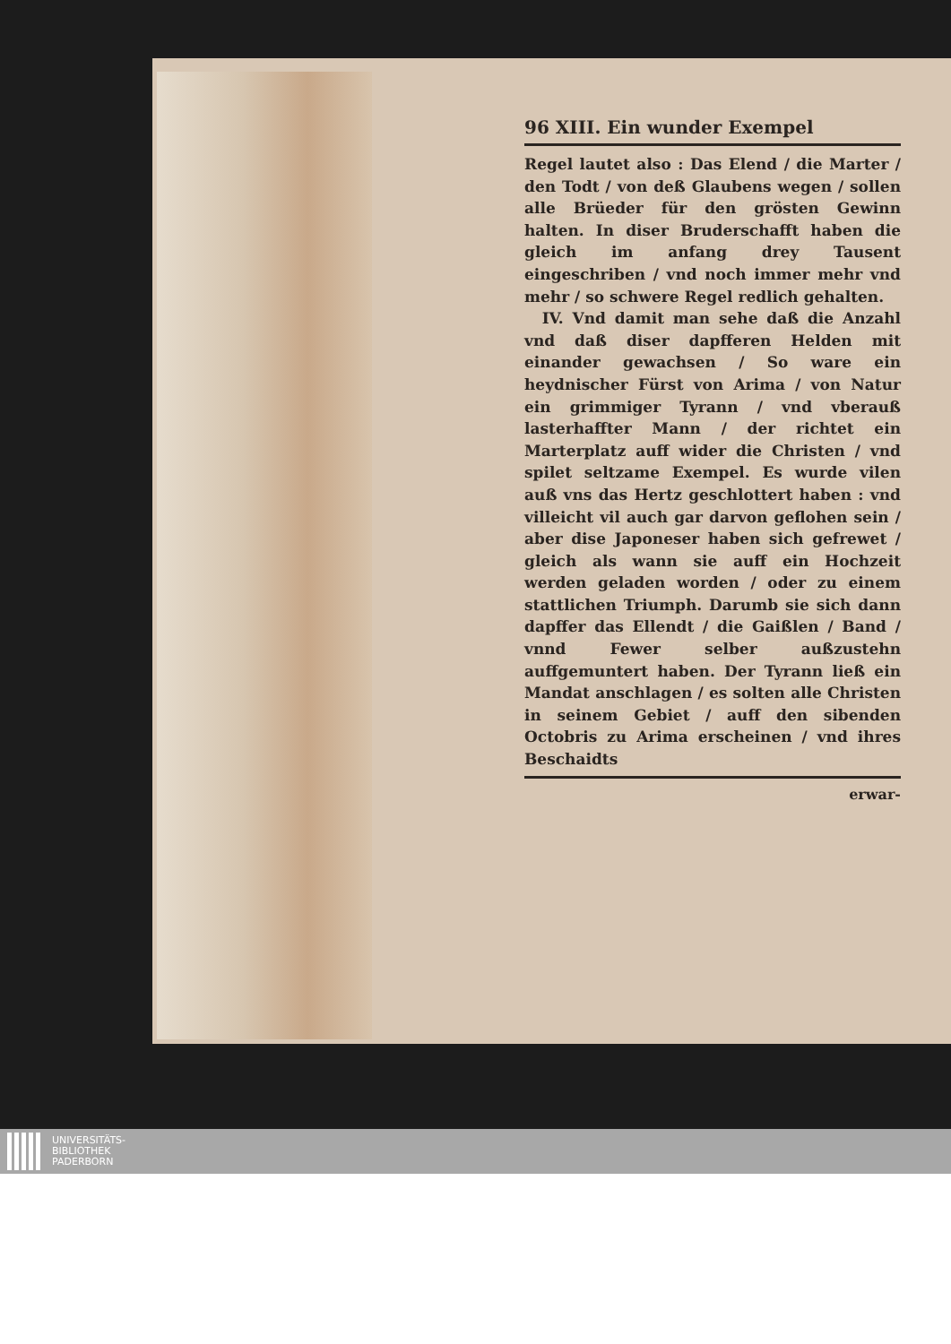96 XIII. Ein wunder Exempel
Regel lautet also : Das Elend / die Marter / den Todt / von deß Glaubens wegen / sollen alle Brüeder für den grösten Gewinn halten. In diser Bruderschafft haben die gleich im anfang drey Tausent eingeschriben / vnd noch immer mehr vnd mehr / so schwere Regel redlich gehalten.
IV. Vnd damit man sehe daß die Anzahl vnd daß diser dapfferen Helden mit einander gewachsen / So ware ein heydnischer Fürst von Arima / von Natur ein grimmiger Tyrann / vnd vberauß lasterhaffter Mann / der richtet ein Marterplatz auff wider die Christen / vnd spilet seltzame Exempel. Es wurde vilen auß vns das Hertz geschlottert haben : vnd villeicht vil auch gar darvon geflohen sein / aber dise Japoneser haben sich gefrewet / gleich als wann sie auff ein Hochzeit werden geladen worden / oder zu einem stattlichen Triumph. Darumb sie sich dann dapffer das Ellendt / die Gaißlen / Band / vnnd Fewer selber außzustehn auffgemuntert haben. Der Tyrann ließ ein Mandat anschlagen / es solten alle Christen in seinem Gebiet / auff den sibenden Octobris zu Arima erscheinen / vnd ihres Beschaidts
erwar-
UNIVERSITÄTS-
BIBLIOTHEK
PADERBORN